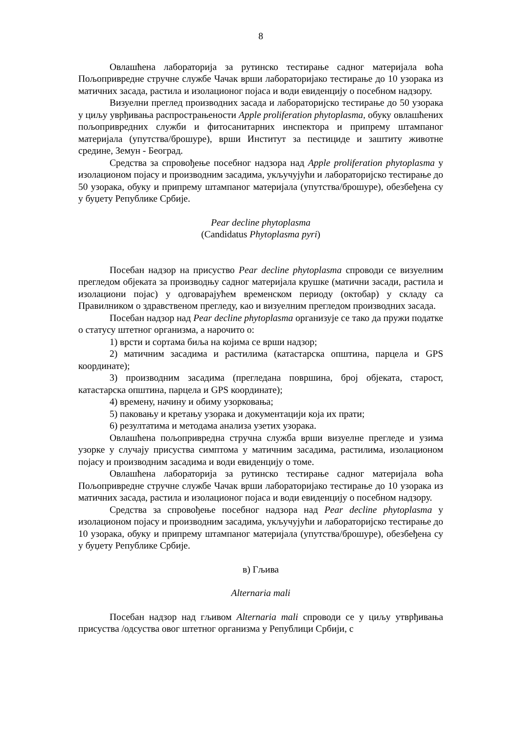8
Овлашћена лабораторија за рутинско тестирање садног материјала воћа Пољопривредне стручне службе Чачак врши лабораторијако тестирање до 10 узорака из матичних засада, растила и изолационог појаса и води евиденцију о посебном надзору.
Визуелни преглед производних засада и лабораторијско тестирање до 50 узорака у циљу уврђивања распрострањености Apple proliferation phytoplasma, обуку овлашћених пољопривредних служби и фитосанитарних инспектора и припрему штампаног материјала (упутства/брошуре), врши Институт за пестициде и заштиту животне средине, Земун - Београд.
Средства за спровођење посебног надзора над Apple proliferation phytoplasma у изолационом појасу и производним засадима, укључујући и лабораторијско тестирање до 50 узорака, обуку и припрему штампаног материјала (упутства/брошуре), обезбеђена су у буџету Републике Србије.
Pear decline phytoplasma
(Candidatus Phytoplasma pyri)
Посебан надзор на присуство Pear decline phytoplasma спроводи се визуелним прегледом објеката за производњу садног материјала крушке (матични засади, растила и изолациони појас) у одговарајућем временском периоду (октобар) у складу са Правилником о здравственом прегледу, као и визуелним прегледом производних засада.
Посебан надзор над Pear decline phytoplasma организује се тако да пружи податке о статусу штетног организма, а нарочито о:
1) врсти и сортама биља на којима се врши надзор;
2) матичним засадима и растилима (катастарска општина, парцела и GPS координате);
3) производним засадима (прегледана површина, број објеката, старост, катастарска општина, парцела и GPS координате);
4) времену, начину и обиму узорковања;
5) паковању и кретању узорака и документацији која их прати;
6) резултатима и методама анализа узетих узорака.
Овлашћена пољопривредна стручна служба врши визуелне прегледе и узима узорке у случају присуства симптома у матичним засадима, растилима, изолационом појасу и производним засадима и води евиденцију о томе.
Овлашћена лабораторија за рутинско тестирање садног материјала воћа Пољопривредне стручне службе Чачак врши лабораторијако тестирање до 10 узорака из матичних засада, растила и изолационог појаса и води евиденцију о посебном надзору.
Средства за спровођење посебног надзора над Pear decline phytoplasma у изолационом појасу и производним засадима, укључујући и лабораторијско тестирање до 10 узорака, обуку и припрему штампаног материјала (упутства/брошуре), обезбеђена су у буџету Републике Србије.
в) Гљива
Alternaria mali
Посебан надзор над гљивом Alternaria mali спроводи се у циљу утврђивања присуства /одсуства овог штетног организма у Републици Србији, с